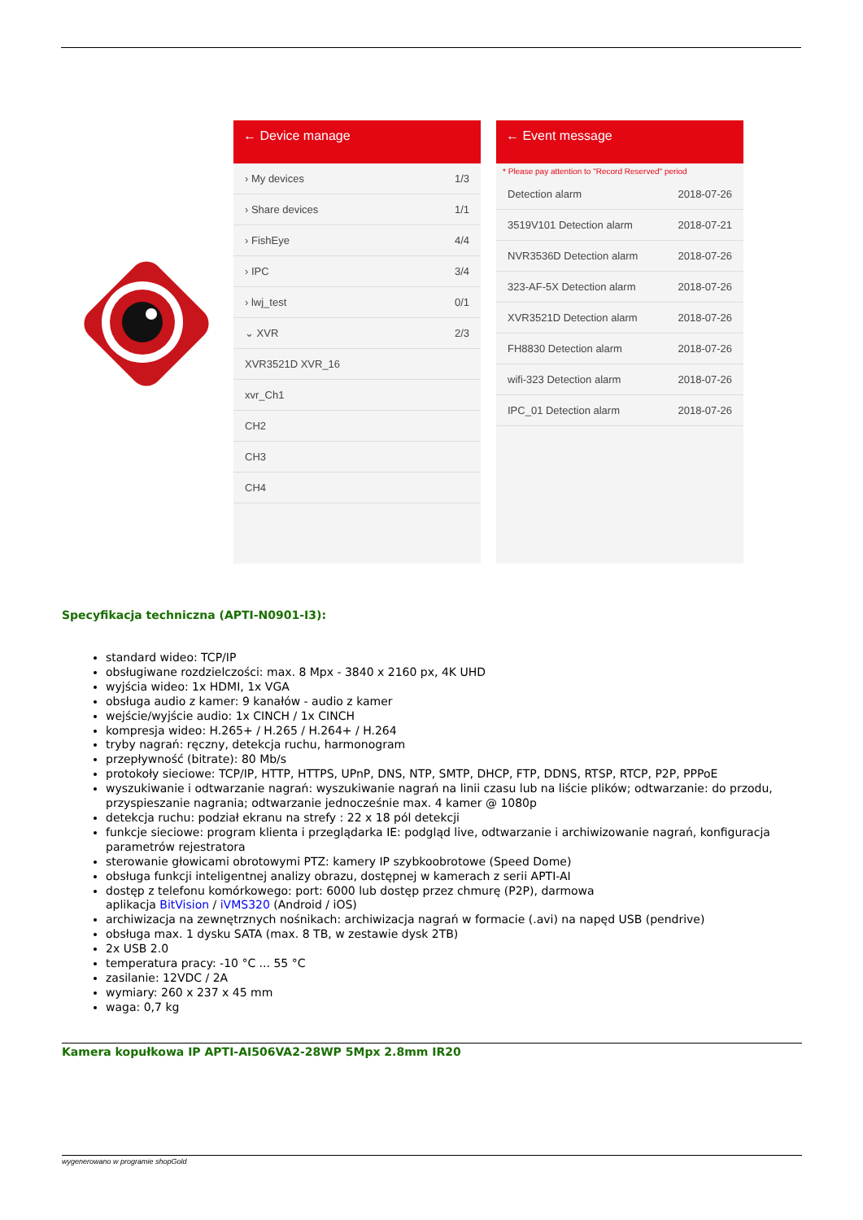← Device manage
› My devices 1/3
› Share devices 1/1
› FishEye 4/4
› IPC 3/4
› lwj_test 0/1
⌄ XVR 2/3
XVR3521D XVR_16
xvr_Ch1
CH2
CH3
CH4
← Event message
* Please pay attention to "Record Reserved" period
Detection alarm 2018-07-26
3519V101 Detection alarm 2018-07-21
NVR3536D Detection alarm 2018-07-26
323-AF-5X Detection alarm 2018-07-26
XVR3521D Detection alarm 2018-07-26
FH8830 Detection alarm 2018-07-26
wifi-323 Detection alarm 2018-07-26
IPC_01 Detection alarm 2018-07-26
Specyfikacja techniczna (APTI-N0901-I3):
standard wideo: TCP/IP
obsługiwane rozdzielczości: max. 8 Mpx - 3840 x 2160 px, 4K UHD
wyjścia wideo: 1x HDMI, 1x VGA
obsługa audio z kamer: 9 kanałów - audio z kamer
wejście/wyjście audio: 1x CINCH / 1x CINCH
kompresja wideo: H.265+ / H.265 / H.264+ / H.264
tryby nagrań: ręczny, detekcja ruchu, harmonogram
przepływność (bitrate): 80 Mb/s
protokoły sieciowe: TCP/IP, HTTP, HTTPS, UPnP, DNS, NTP, SMTP, DHCP, FTP, DDNS, RTSP, RTCP, P2P, PPPoE
wyszukiwanie i odtwarzanie nagrań: wyszukiwanie nagrań na linii czasu lub na liście plików; odtwarzanie: do przodu, przyspieszanie nagrania; odtwarzanie jednocześnie max. 4 kamer @ 1080p
detekcja ruchu: podział ekranu na strefy : 22 x 18 pól detekcji
funkcje sieciowe: program klienta i przeglądarka IE: podgląd live, odtwarzanie i archiwizowanie nagrań, konfiguracja parametrów rejestratora
sterowanie głowicami obrotowymi PTZ: kamery IP szybkoobrotowe (Speed Dome)
obsługa funkcji inteligentnej analizy obrazu, dostępnej w kamerach z serii APTI-AI
dostęp z telefonu komórkowego: port: 6000 lub dostęp przez chmurę (P2P), darmowa
aplikacja BitVision / iVMS320 (Android / iOS)
archiwizacja na zewnętrznych nośnikach: archiwizacja nagrań w formacie (.avi) na napęd USB (pendrive)
obsługa max. 1 dysku SATA (max. 8 TB, w zestawie dysk 2TB)
2x USB 2.0
temperatura pracy: -10 °C ... 55 °C
zasilanie: 12VDC / 2A
wymiary: 260 x 237 x 45 mm
waga: 0,7 kg
Kamera kopułkowa IP APTI-AI506VA2-28WP 5Mpx 2.8mm IR20
wygenerowano w programie shopGold